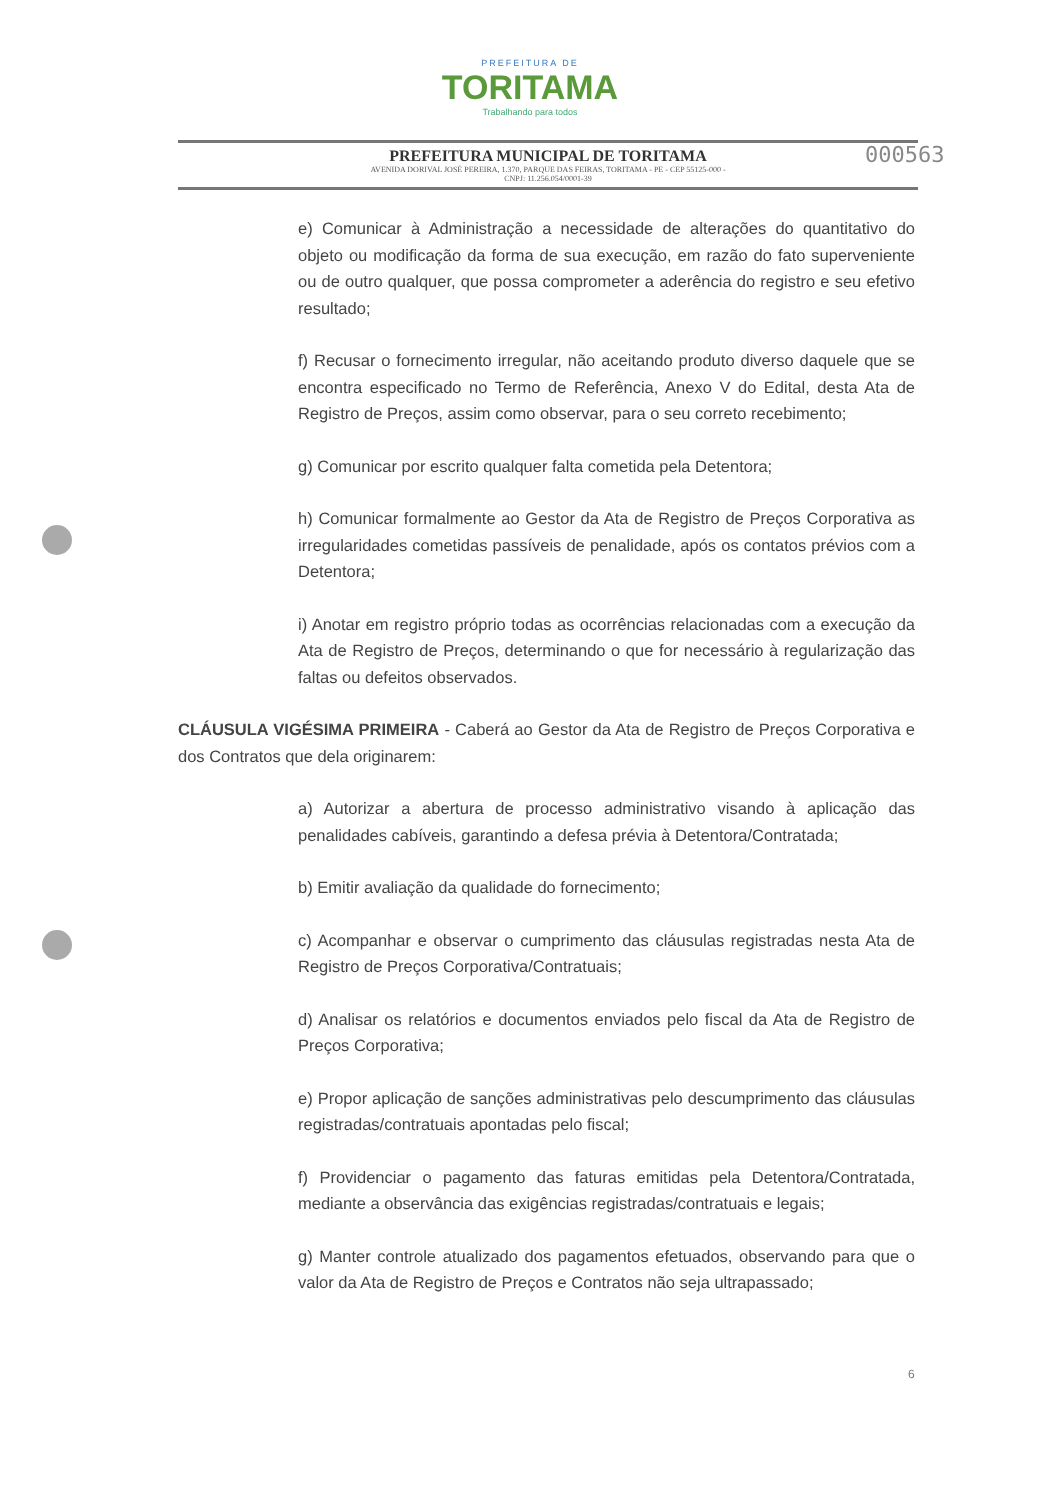PREFEITURA DE
TORITAMA
Trabalhando para todos
PREFEITURA MUNICIPAL DE TORITAMA
AVENIDA DORIVAL JOSÉ PEREIRA, 1.370, PARQUE DAS FEIRAS, TORITAMA - PE - CEP 55125-000 -
CNPJ: 11.256.054/0001-39
000563
e) Comunicar à Administração a necessidade de alterações do quantitativo do objeto ou modificação da forma de sua execução, em razão do fato superveniente ou de outro qualquer, que possa comprometer a aderência do registro e seu efetivo resultado;
f) Recusar o fornecimento irregular, não aceitando produto diverso daquele que se encontra especificado no Termo de Referência, Anexo V do Edital, desta Ata de Registro de Preços, assim como observar, para o seu correto recebimento;
g) Comunicar por escrito qualquer falta cometida pela Detentora;
h) Comunicar formalmente ao Gestor da Ata de Registro de Preços Corporativa as irregularidades cometidas passíveis de penalidade, após os contatos prévios com a Detentora;
i) Anotar em registro próprio todas as ocorrências relacionadas com a execução da Ata de Registro de Preços, determinando o que for necessário à regularização das faltas ou defeitos observados.
CLÁUSULA VIGÉSIMA PRIMEIRA - Caberá ao Gestor da Ata de Registro de Preços Corporativa e dos Contratos que dela originarem:
a) Autorizar a abertura de processo administrativo visando à aplicação das penalidades cabíveis, garantindo a defesa prévia à Detentora/Contratada;
b) Emitir avaliação da qualidade do fornecimento;
c) Acompanhar e observar o cumprimento das cláusulas registradas nesta Ata de Registro de Preços Corporativa/Contratuais;
d) Analisar os relatórios e documentos enviados pelo fiscal da Ata de Registro de Preços Corporativa;
e) Propor aplicação de sanções administrativas pelo descumprimento das cláusulas registradas/contratuais apontadas pelo fiscal;
f) Providenciar o pagamento das faturas emitidas pela Detentora/Contratada, mediante a observância das exigências registradas/contratuais e legais;
g) Manter controle atualizado dos pagamentos efetuados, observando para que o valor da Ata de Registro de Preços e Contratos não seja ultrapassado;
6